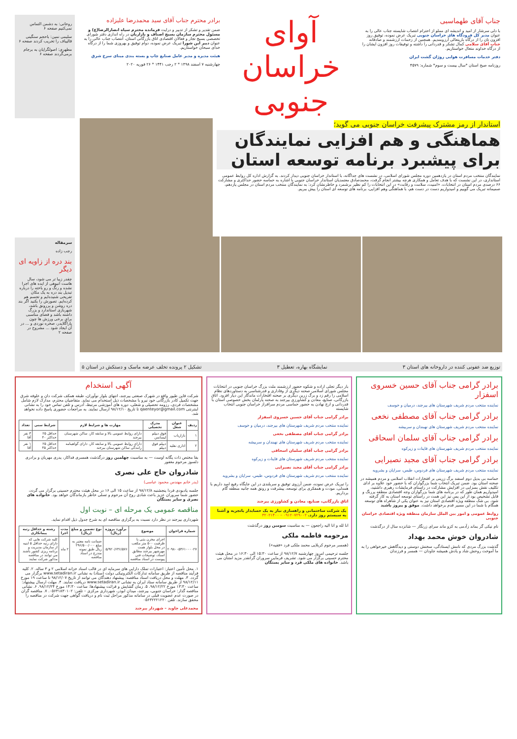جناب آقای طهماسبی
با دلی سرشار از امید و اندیشه ای مملو از احترام انتصاب شایسته جناب عالی را به عنوان مدیر کل فرودگاه های خراسان جنوبی تبریک عرض نموده، توفیق روز افزون تان را از درگاه باریتعالی آرزومندیم. همچنین از زحمات ارزشمند و صادقانه جناب آقای سلامی کمال تشکر و قدردانی را داشته و توفیقات روز افزون ایشان را از درگاه خداوند متعال خواستاریم.
دفتر خدمات مسافرت هوایی روژان گشت ایران
روزنامه صبح استان *سال بیست و سوم* شماره: ۴۵۷۹
آوای خراسان جنوبی
برادر محترم جناب آقای سید محمدرضا علیزاده
ضمن تقدیر و تشکر از تدبیر و درایت فرمانده محترم سپاه انصارالرضا(ع) و مسئول محترم سازمان بسیج اصناف و بازاریان در راه اندازی دفتر شورای تخصصی بسیج تجار و فعالان اقتصادی اتاق بازرگانی استان، انتصاب جناب عالی را به عنوان دبیر این شورا تبریک عرض نموده، دوام توفیق و بهروزی شما را از درگاه خدای سبحان خواستاریم.
هیئت مدیره و مدیر عامل صنایع چاپ و بسته بندی مینای سرخ شرق
چهارشنبه ۷ اسفند ۱۳۹۸ * ۲ رجب ۱۴۴۱ * ۲۶ فوریه ۲۰۲۰
روحانی: به دشمن التماس نمی‌کنیم صفحه ۶
سلیمی نمین: باحجم سنگینی قالیباف را تخریب کردند صفحه ۶
مطهری: اصولگرایان به برجام برمی‌گردند صفحه ۶
استاندار از رمز مشترک پیشرفت خراسان جنوبی می گوید؛
هماهنگی و هم افزایی نمایندگان برای پیشبرد برنامه توسعه استان
نمایندگان منتخب مردم استان در یازدهمین دوره مجلس شورای اسلامی، در نشست های جداگانه، با استاندار خراسان جنوبی دیدار کردند. به گزارش اداره کل روابط عمومی استانداری، در این نشست که با هدف تعامل و همکاری هرچه بیشتر انجام گرفت، محمدصادق معتمدیان استاندار خراسان جنوبی با اشاره به حماسه حضور حداکثری و مشارکت ۶۶ درصدی مردم استان در انتخابات، «امنیت، سلامت و رقابت» در این انتخابات را کم نظیر برشمرد و خاطرنشان کرد: به نمایندگان منتخب مردم استان در مجلس یازدهم، صمیمانه تبریک می گوییم و امیدواریم دست در دست هم، با هماهنگی وهم افزایی، برنامه های توسعه ای استان را پیش ببریم.
توزیع ضد عفونی کننده در داروخانه های استان ۳ نمایشگاه بهاره، تعطیل ۳ تشکیل ۲ پرونده تخلف عرضه ماسک و دستکش در استان ۵
سرمقاله
رجب زاده
بند دره از زاویه ای دیگر
چقدر زیبا تر می شود، سال هاست انبوهی از ایده های اجرا نشده و رنگ و رو باخته را درباره تبدیل بند دره به یک مکان تفریحی شنیده‌ایم و تجسم هم کرده‌ایم. تصورش را بکنید اگر بند دره روشن و پررونق باشد، شهربازی استاندارد و بزرگ داشته باشد و فضای مناسبی برای برخی ورزش ها چون پاراگلایدر، صخره نوردی و ... در آن ایجاد شود ... مشروح در صفحه ۲
برادر گرامی جناب آقای حسین خسروی اسفزار
نماینده منتخب مردم شریف شهرستان های بیرجند، درمیان و خوسف
برادر گرامی جناب آقای مصطفی نخعی
نماینده منتخب مردم شریف شهرستان های نهبندان و سربیشه
برادر گرامی جناب آقای سلمان اسحاقی
نماینده منتخب مردم شریف شهرستان های قاینات و زیرکوه
برادر گرامی جناب آقای مجید نصیرایی
نماینده منتخب مردم شریف شهرستان های فردوس، طبس، سرایان و بشرویه
حماسه بی بدیل دوم اسفند برگ زرینی بر افتخارات انقلاب اسلامی و مردم همیشه در صحنه استان بود. ضمن تبریک انتخاب شما بزرگواران که با حضور خود علاوه بر ادای تکلیف نقش بسزایی در افزایش مشارکت در راستای فرمایشات رهبری داشتید، امیدواریم همان طور که در برنامه های شما بزرگواران وجه اقتصادی منطقه پررنگ و قابل تشخیص بود از این پس نیز این همت در راستای توسعه استان به کار گرفته شود. بی شک منطقه ویژه اقتصادی استان نیز به عنوان یکی از شاهراه های توسعه همگام با شما در این مسیر قدم برخواهد داشت. موفق و پیروز باشید
روابط عمومی و امور بین الملل سازمان منطقه ویژه اقتصادی خراسان جنوبی
نام نیکی گر بماند زآدمی به کزو ماند سرای زرنگار — شانزده سال از درگذشت
شادروان خوش محمد بهداد
گذشت بزرگ مردی که نامش ایستادگی، سخنش دوستی و دیدگاهش خیرخواهی را به ما آموخت روحش شاد و یادش همیشه جاودان — همسر و فرزندان
بار دیگر تجلی اراده و شکوه حضور ارزشمند ملت بزرگ خراسان جنوبی در انتخابات مجلس شورای اسلامی صحنه دیگری از وفاداری و قدرشناسی به دستاوردهای نظام اسلامی را رقم زد و برگ زرین دیگری بر صحنه افتخارات ماندگار این دیار افزود. اتاق بازرگانی، صنایع، معادن و کشاورزی بیرجند به صحنه پارلمان بخش خصوصی استان با قدردانی و ارج نهادن به حضور حماسی مردم سرافراز خراسان جنوبی انتخاب شایسته
برادر گرامی جناب آقای حسین خسروی اسفزار
نماینده منتخب مردم شریف شهرستان های بیرجند، درمیان و خوسف
برادر گرامی جناب آقای مصطفی نخعی
نماینده منتخب مردم شریف شهرستان های نهبندان و سربیشه
برادر گرامی جناب آقای سلمان اسحاقی
نماینده منتخب مردم شریف شهرستان های قاینات و زیرکوه
برادر گرامی جناب آقای مجید نصیرایی
نماینده منتخب مردم شریف شهرستان های فردوس، طبس، سرایان و بشرویه
را تبریک عرض نموده، ضمن آرزوی توفیق و سربلندی در این جایگاه رفیع امید داریم با همدلی، مودت و همفکری برای توسعه، پیشرفت و رونق همه جانبه منطقه گام برداریم.
اتاق بازرگانی، صنایع، معادن و کشاورزی بیرجند
یک شرکت ساختمانی و راهسازی نیاز به یک حسابدار باتجربه و آشنا به سیستم روز دارد. ۰۹۱۲۰۷۲۹۰۰۲ – ۳۲۰۲۱۴۰۰
انا لله و انا الیه راجعون — به مناسبت سومین روز درگذشت
مرحومه فاطمه ملکی
(همسر مرحوم کربلایی محمد ملکی فرد «فقیه»)
جلسه ترحیمی امروز چهارشنبه ۹۸/۱۲/۷ از ساعت ۱۵:۳۰ الی ۱۶:۳۰ در محل هیئت محترم حسینی برگزار می شود. تشریف فرمایی سروران گرانقدر مزید امتنان می باشد. خانواده های ملکی فرد و سایر بستگان
آگهی استخدام
شرکت قاین طیور واقع در شهرک صنعتی بیرجند، انتهای بلوار نوآوران، طبقه همکف شرکت دان و علوفه شرق جهت تکمیل کادر بازرگانی خود نیرو با مشخصات ذیل استخدام می نماید. متقاضیان محترم، مدارک لازم شامل مشخصات فردی، رزومه تحصیلی و شغلی، دوره های آموزشی مرتبط، آدرس و تلفن تماس خود را به نشانی اینترنتی qaenteyor@gmail.com تا تاریخ ۹۸/۱۲/۱۰ ارسال نمایند. به مراجعات حضوری پاسخ داده نخواهد شد.
| ردیف | عنوان شغل | مدرک تحصیلی | مهارت ها و شرایط لازم | شرایط سنی | تعداد |
| --- | --- | --- | --- | --- | --- |
| ۱ | بازاریاب | فوق دیپلم لیسانس | دارای روابط عمومی بالا و سابقه کار، ساکن شهرستان بیرجند | حداقل ۲۵ حداکثر ۴۰ | ۳ نفر آقا |
| ۲ | اداری نقلیه | دیپلم فوق دیپلم | دارای روابط عمومی بالا و سابقه کار، دارای گواهینامه رانندگی ساکن شهرستان بیرجند | حداقل ۲۵ حداکثر ۴۵ | ۱ نفر آقا |
بقا مختص ذات یگانه اوست — به مناسبت چهلمین روز درگذشت همسری فداکار، پدری مهربان و برادری دلسوز مرحوم مغفور
شادروان حاج علی نصری
(پدر خانم مهندس محمود عباسی)
جلسه یادبودی فردا پنجشنبه ۹۸/۱۲/۸ از ساعت ۱۵ الی ۱۶ در محل هیئت محترم حسینی برگزار می گردد، حضور شما سروران عزیز باعث شادی روح آن مرحوم و تسلی خاطر بازماندگان خواهد بود. خانواده های نصری و سایر بستگان
مناقصه عمومی یک مرحله ای – نوبت اول
شهرداری بیرجند در نظر دارد نسبت به برگزاری مناقصه ای به شرح جدول ذیل اقدام نماید.
| شماره فراخوان | موضوع | برآورد پروژه (ریال) | نوع تضمین و مبلغ (ریال) | مدت اجرا | رشته و حداقل رتبه پیمانکاری |
| --- | --- | --- | --- | --- | --- |
| ۲۰۹۸۰۰۵۳۶۱۰۰۰۰۲۷ | اجرای مخزن بتنی با ظرفیت ۵۰۰ متر مکعب در محل بلوار همت مهرشهر بیرجند مطابق اسناد، توضیحات فنی پیوست در اسناد مناقصه | ۵/۹۲۰/۶۳۶/۵۷۶ | ضمانت نامه معتبر به مبلغ ۲۹۶/۵۰۰/۰۰۰ ریال طبق نمونه مندرج در اسناد مناقصه | ۲ ماه | کلیه شرکت هایی که دارای رتبه حداقل ۵ ابنیه از سازمان مدیریت و برنامه ریزی کشور باشند می توانند در مناقصه مذکور شرکت نمایند |
۱. محل تأمین اعتبار: اعتبارات تملک دارایی های سرمایه ای در قالب اسناد خزانه اسلامی ۲ و ۳ ساله. ۲. کلیه فرآیند مناقصه از طریق سامانه تدارکات الکترونیکی دولت (ستاد) به نشانی www.setadiran.ir برگزار می گردد. ۳. مهلت و محل دریافت اسناد مناقصه: پیشنهاد دهندگان می توانند از تاریخ ۹۸/۱۲/۰۷ تا ساعت ۱۹ مورخ ۹۸/۱۲/۱۱ از طریق سامانه ستاد ایران به نشانی www.setadiran.ir دریافت نمایند. ۴. مهلت ارسال پیشنهاد: ساعت ۱۳:۳۰ مورخ ۹۸/۱۲/۲۲. ۵. زمان گشایش و قرائت پیشنهادها: ساعت ۱۴:۳۰ مورخ ۹۸/۱۲/۲۴. ۶. نشانی مناقصه گذار: خراسان جنوبی، بیرجند، میدان ابوذر، شهرداری مرکزی – تلفن: ۰۵۶۳۱۸۳۰۱۰۲. ۷. مناقصه گران در صورت عدم عضویت قبلی در سامانه مذکور مراحل ثبت نام و دریافت گواهی جهت شرکت در مناقصه را محقق سازند. تلفن ۰۵۶۳۲۲۲۱۲۲۰
محمدعلی جاوید – شهردار بیرجند